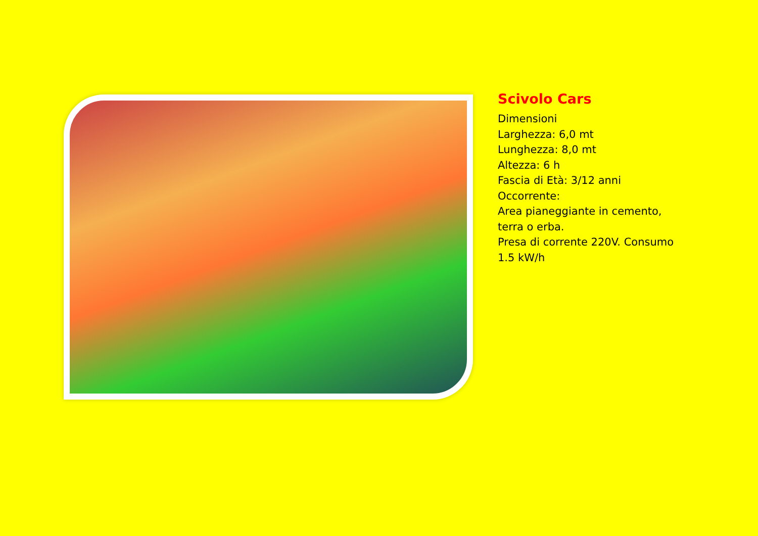Scivolo Cars
Dimensioni
Larghezza: 6,0 mt
Lunghezza: 8,0 mt
Altezza: 6 h
Fascia di Età: 3/12 anni
Occorrente:
Area pianeggiante in cemento,
terra o erba.
Presa di corrente 220V. Consumo
1.5 kW/h